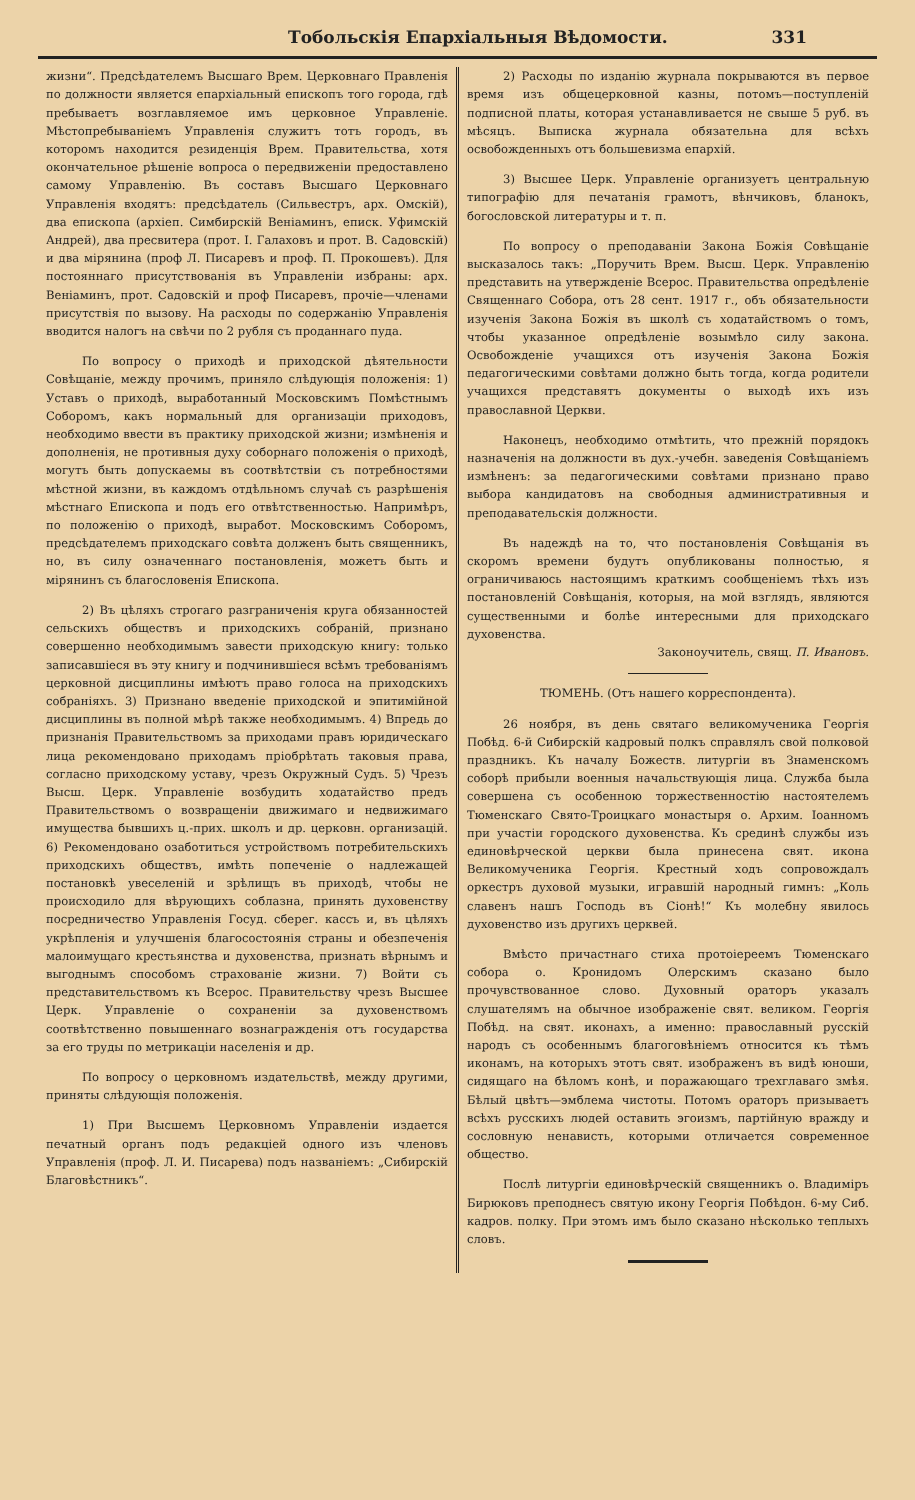Тобольскія Епархіальныя Вѣдомости. 331
жизни“. Предсѣдателемъ Высшаго Врем. Церковнаго Правленія по должности является епархіальный епископъ того города, гдѣ пребываетъ возглавляемое имъ церковное Управленіе. Мѣстопребываніемъ Управленія служитъ тотъ городъ, въ которомъ находится резиденція Врем. Правительства, хотя окончательное рѣшеніе вопроса о передвиженіи предоставлено самому Управленію. Въ составъ Высшаго Церковнаго Управленія входятъ: предсѣдатель (Сильвестръ, арх. Омскій), два епископа (архіеп. Симбирскій Веніаминъ, еписк. Уфимскій Андрей), два пресвитера (прот. І. Галаховъ и прот. В. Садовскій) и два мірянина (проф Л. Писаревъ и проф. П. Прокошевъ). Для постояннаго присутствованія въ Управленіи избраны: арх. Веніаминъ, прот. Садовскій и проф Писаревъ, прочіе—членами присутствія по вызову. На расходы по содержанію Управленія вводится налогъ на свѣчи по 2 рубля съ проданнаго пуда.
По вопросу о приходѣ и приходской дѣятельности Совѣщаніе, между прочимъ, приняло слѣдующія положенія: 1) Уставъ о приходѣ, выработанный Московскимъ Помѣстнымъ Соборомъ, какъ нормальный для организаціи приходовъ, необходимо ввести въ практику приходской жизни; измѣненія и дополненія, не противныя духу соборнаго положенія о приходѣ, могутъ быть допускаемы въ соотвѣтствіи съ потребностями мѣстной жизни, въ каждомъ отдѣльномъ случаѣ съ разрѣшенія мѣстнаго Епископа и подъ его отвѣтственностью. Напримѣръ, по положенію о приходѣ, выработ. Московскимъ Соборомъ, предсѣдателемъ приходскаго совѣта долженъ быть священникъ, но, въ силу означеннаго постановленія, можетъ быть и мірянинъ съ благословенія Епископа.
2) Въ цѣляхъ строгаго разграниченія круга обязанностей сельскихъ обществъ и приходскихъ собраній, признано совершенно необходимымъ завести приходскую книгу: только записавшіеся въ эту книгу и подчинившіеся всѣмъ требованіямъ церковной дисциплины имѣютъ право голоса на приходскихъ собраніяхъ. 3) Признано введеніе приходской и эпитимійной дисциплины въ полной мѣрѣ также необходимымъ. 4) Впредь до признанія Правительствомъ за приходами правъ юридическаго лица рекомендовано приходамъ пріобрѣтать таковыя права, согласно приходскому уставу, чрезъ Окружный Судъ. 5) Чрезъ Высш. Церк. Управленіе возбудить ходатайство предъ Правительствомъ о возвращеніи движимаго и недвижимаго имущества бывшихъ ц.-прих. школъ и др. церковн. организацій. 6) Рекомендовано озаботиться устройствомъ потребительскихъ приходскихъ обществъ, имѣть попеченіе о надлежащей постановкѣ увеселеній и зрѣлищъ въ приходѣ, чтобы не происходило для вѣрующихъ соблазна, принять духовенству посредничество Управленія Госуд. сберег. кассъ и, въ цѣляхъ укрѣпленія и улучшенія благосостоянія страны и обезпеченія малоимущаго крестьянства и духовенства, признать вѣрнымъ и выгоднымъ способомъ страхованіе жизни. 7) Войти съ представительствомъ къ Всерос. Правительству чрезъ Высшее Церк. Управленіе о сохраненіи за духовенствомъ соотвѣтственно повышеннаго вознагражденія отъ государства за его труды по метрикаціи населенія и др.
По вопросу о церковномъ издательствѣ, между другими, приняты слѣдующія положенія.
1) При Высшемъ Церковномъ Управленіи издается печатный органъ подъ редакціей одного изъ членовъ Управленія (проф. Л. И. Писарева) подъ названіемъ: „Сибирскій Благовѣстникъ“.
2) Расходы по изданію журнала покрываются въ первое время изъ общецерковной казны, потомъ—поступленій подписной платы, которая устанавливается не свыше 5 руб. въ мѣсяцъ. Выписка журнала обязательна для всѣхъ освобожденныхъ отъ большевизма епархій.
3) Высшее Церк. Управленіе организуетъ центральную типографію для печатанія грамотъ, вѣнчиковъ, бланокъ, богословской литературы и т. п.
По вопросу о преподаваніи Закона Божія Совѣщаніе высказалось такъ: „Поручить Врем. Высш. Церк. Управленію представить на утвержденіе Всерос. Правительства опредѣленіе Священнаго Собора, отъ 28 сент. 1917 г., объ обязательности изученія Закона Божія въ школѣ съ ходатайствомъ о томъ, чтобы указанное опредѣленіе возымѣло силу закона. Освобожденіе учащихся отъ изученія Закона Божія педагогическими совѣтами должно быть тогда, когда родители учащихся представятъ документы о выходѣ ихъ изъ православной Церкви.
Наконецъ, необходимо отмѣтить, что прежній порядокъ назначенія на должности въ дух.-учебн. заведенія Совѣщаніемъ измѣненъ: за педагогическими совѣтами признано право выбора кандидатовъ на свободныя административныя и преподавательскія должности.
Въ надеждѣ на то, что постановленія Совѣщанія въ скоромъ времени будутъ опубликованы полностью, я ограничиваюсь настоящимъ краткимъ сообщеніемъ тѣхъ изъ постановленій Совѣщанія, которыя, на мой взглядъ, являются существенными и болѣе интересными для приходскаго духовенства.
Законоучитель, свящ. П. Ивановъ.
ТЮМЕНЬ. (Отъ нашего корреспондента).
26 ноября, въ день святаго великомученика Георгія Побѣд. 6-й Сибирскій кадровый полкъ справлялъ свой полковой праздникъ. Къ началу Божеств. литургіи въ Знаменскомъ соборѣ прибыли военныя начальствующія лица. Служба была совершена съ особенною торжественностію настоятелемъ Тюменскаго Свято-Троицкаго монастыря о. Архим. Іоанномъ при участіи городского духовенства. Къ срединѣ службы изъ единовѣрческой церкви была принесена свят. икона Великомученика Георгія. Крестный ходъ сопровождалъ оркестръ духовой музыки, игравшій народный гимнъ: „Коль славенъ нашъ Господь въ Сіонѣ!“ Къ молебну явилось духовенство изъ другихъ церквей.
Вмѣсто причастнаго стиха протоіереемъ Тюменскаго собора о. Кронидомъ Олерскимъ сказано было прочувствованное слово. Духовный ораторъ указалъ слушателямъ на обычное изображеніе свят. великом. Георгія Побѣд. на свят. иконахъ, а именно: православный русскій народъ съ особеннымъ благоговѣніемъ относится къ тѣмъ иконамъ, на которыхъ этотъ свят. изображенъ въ видѣ юноши, сидящаго на бѣломъ конѣ, и поражающаго трехглаваго змѣя. Бѣлый цвѣтъ—эмблема чистоты. Потомъ ораторъ призываетъ всѣхъ русскихъ людей оставить эгоизмъ, партійную вражду и сословную ненависть, которыми отличается современное общество.
Послѣ литургіи единовѣрческій священникъ о. Владиміръ Бирюковъ преподнесъ святую икону Георгія Побѣдон. 6-му Сиб. кадров. полку. При этомъ имъ было сказано нѣсколько теплыхъ словъ.